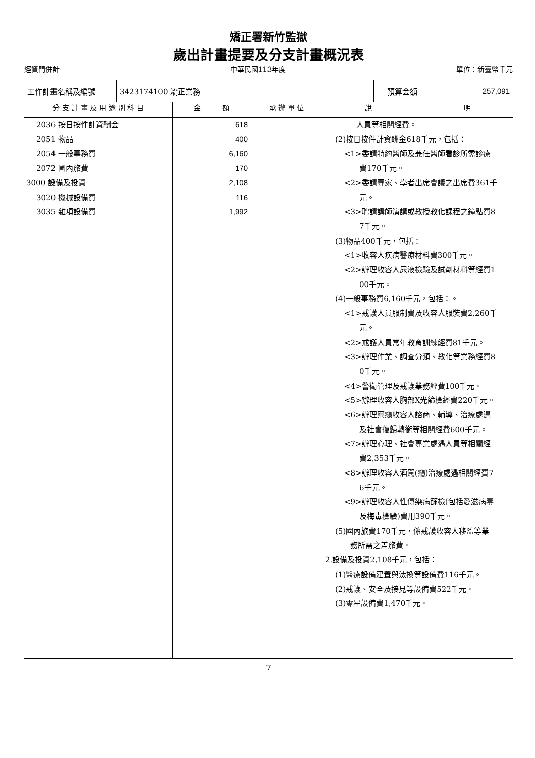矯正署新竹監獄
歲出計畫提要及分支計畫概況表
經資門併計 中華民國113年度 單位：新臺幣千元
| 工作計畫名稱及編號 | 3423174100 矯正業務 | 預算金額 | 257,091 |
| 分 支 計 畫 及 用 途 別 科 目 | 金 額 | 承 辦 單 位 | 說 明 |
| --- | --- | --- | --- |
| 2036 按日按件計資酬金 2051 物品 2054 一般事務費 2072 國內旅費 3000 設備及投資 3020 機械設備費 3035 雜項設備費 | 618 400 6,160 170 2,108 116 1,992 | | 人員等相關經費。 (2)按日按件計資酬金618千元，包括： <1>委請特約醫師及兼任醫師看診所需診療 費170千元。 <2>委請專家、學者出席會議之出席費361千 元。 <3>聘請講師演講或教授教化課程之鐘點費8 7千元。 (3)物品400千元，包括： <1>收容人疾病醫療材料費300千元。 <2>辦理收容人尿液檢驗及試劑材料等經費1 00千元。 (4)一般事務費6,160千元，包括：。 <1>戒護人員服制費及收容人服裝費2,260千 元。 <2>戒護人員常年教育訓練經費81千元。 <3>辦理作業、調查分類、教化等業務經費8 0千元。 <4>警衛管理及戒護業務經費100千元。 <5>辦理收容人胸部X光篩檢經費220千元。 <6>辦理藥癮收容人諮商、輔導、治療處遇 及社會復歸轉銜等相關經費600千元。 <7>辦理心理、社會專業處遇人員等相關經 費2,353千元。 <8>辦理收容人酒駕(癮)治療處遇相關經費7 6千元。 <9>辦理收容人性傳染病篩檢(包括愛滋病毒 及梅毒檢驗)費用390千元。 (5)國內旅費170千元，係戒護收容人移監等業 務所需之差旅費。 2.設備及投資2,108千元，包括： (1)醫療設備建置與汰換等設備費116千元。 (2)戒護、安全及接見等設備費522千元。 (3)零星設備費1,470千元。 |
7